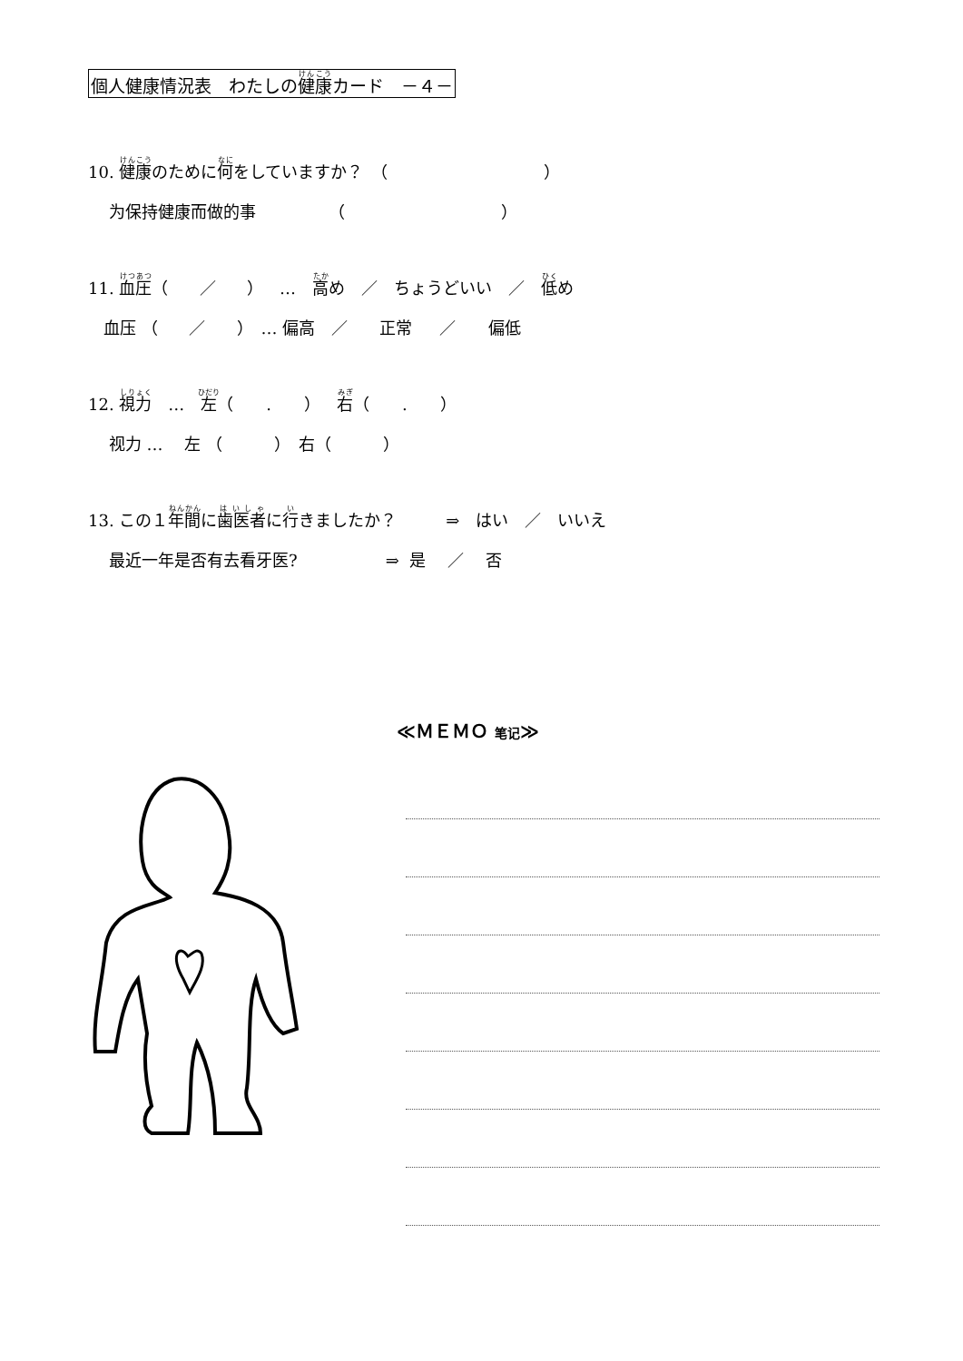個人健康情況表　わたしの健康カード　－４－
10. 健康のために何をしていますか？　（ ）
为保持健康而做的事 （ ）
11. 血圧（ ／ ）　…　高め　／　ちょうどいい　／　低め
血压 （ ／ ）　… 偏高　／　 正常　 ／　　偏低
12. 視力　…　左（　　.　　）　右（　　.　　）
视力 …　 左 （ ）　右（ ）
13. この１年間に歯医者に行きましたか？　　　⇒　はい　／　いいえ
最近一年是否有去看牙医? ⇒ 是　 ／　 否
≪ＭＥＭＯ 笔记≫